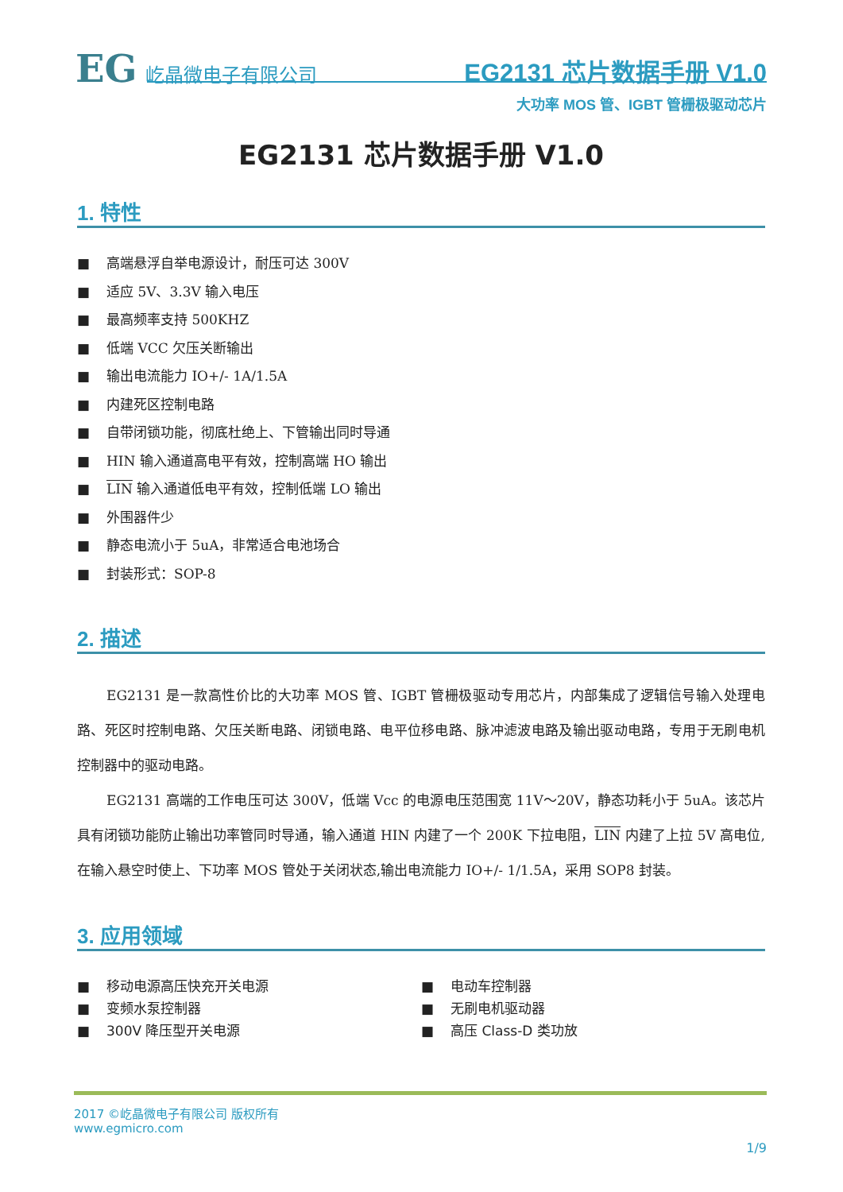EG 屹晶微电子有限公司
EG2131 芯片数据手册 V1.0
大功率 MOS 管、IGBT 管栅极驱动芯片
EG2131 芯片数据手册 V1.0
1. 特性
■ 高端悬浮自举电源设计，耐压可达 300V
■ 适应 5V、3.3V 输入电压
■ 最高频率支持 500KHZ
■ 低端 VCC 欠压关断输出
■ 输出电流能力 IO+/- 1A/1.5A
■ 内建死区控制电路
■ 自带闭锁功能，彻底杜绝上、下管输出同时导通
■ HIN 输入通道高电平有效，控制高端 HO 输出
■ LIN 输入通道低电平有效，控制低端 LO 输出
■ 外围器件少
■ 静态电流小于 5uA，非常适合电池场合
■ 封装形式：SOP-8
2. 描述
EG2131 是一款高性价比的大功率 MOS 管、IGBT 管栅极驱动专用芯片，内部集成了逻辑信号输入处理电路、死区时控制电路、欠压关断电路、闭锁电路、电平位移电路、脉冲滤波电路及输出驱动电路，专用于无刷电机控制器中的驱动电路。
EG2131 高端的工作电压可达 300V，低端 Vcc 的电源电压范围宽 11V～20V，静态功耗小于 5uA。该芯片具有闭锁功能防止输出功率管同时导通，输入通道 HIN 内建了一个 200K 下拉电阻，LIN 内建了上拉 5V 高电位,在输入悬空时使上、下功率 MOS 管处于关闭状态,输出电流能力 IO+/- 1/1.5A，采用 SOP8 封装。
3. 应用领域
■ 移动电源高压快充开关电源
■ 变频水泵控制器
■ 300V 降压型开关电源
■ 电动车控制器
■ 无刷电机驱动器
■ 高压 Class-D 类功放
2017 ©屹晶微电子有限公司 版权所有
www.egmicro.com
1/9